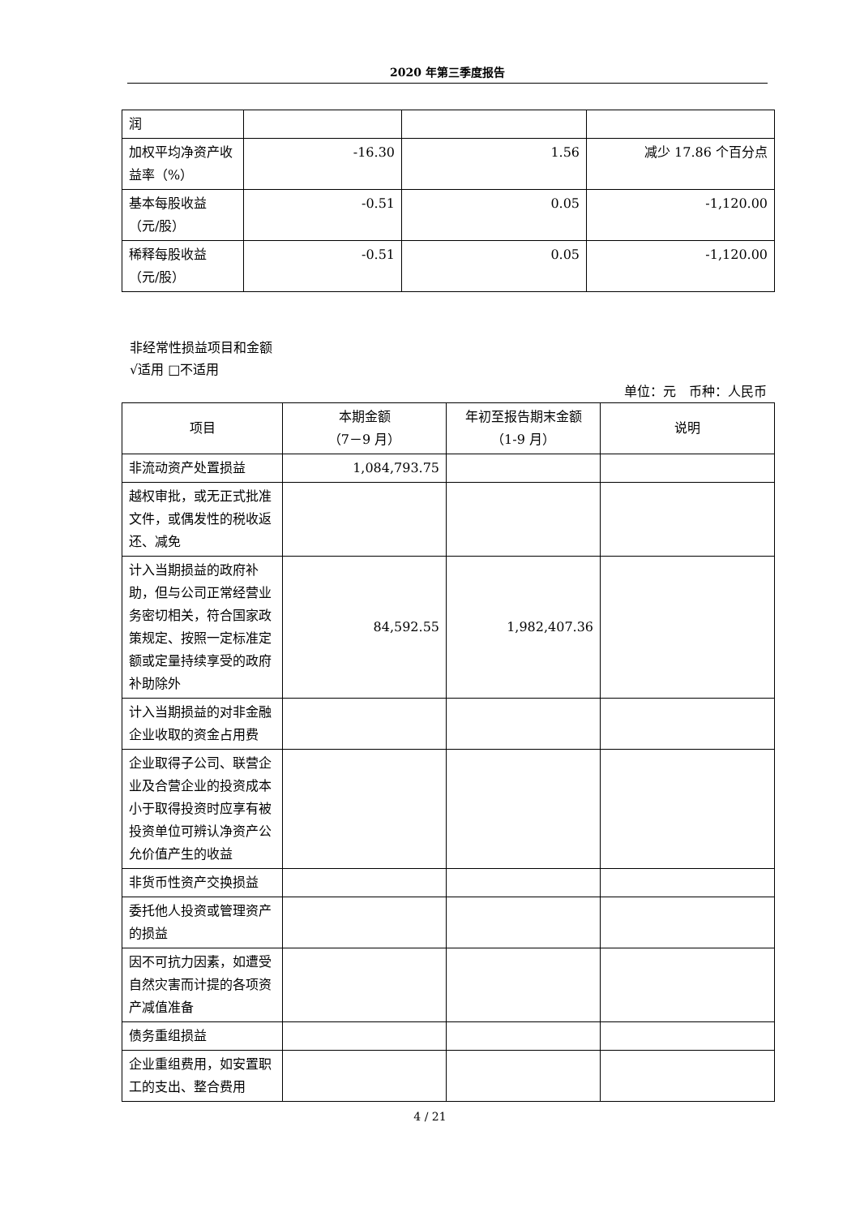2020 年第三季度报告
| 润 | | | |
| 加权平均净资产收益率（%） | -16.30 | 1.56 | 减少 17.86 个百分点 |
| 基本每股收益（元/股） | -0.51 | 0.05 | -1,120.00 |
| 稀释每股收益（元/股） | -0.51 | 0.05 | -1,120.00 |
非经常性损益项目和金额
√适用 □不适用
单位：元　币种：人民币
| 项目 | 本期金额 （7－9 月） | 年初至报告期末金额 （1-9 月） | 说明 |
| --- | --- | --- | --- |
| 非流动资产处置损益 | 1,084,793.75 | | |
| 越权审批，或无正式批准文件，或偶发性的税收返还、减免 | | | |
| 计入当期损益的政府补助，但与公司正常经营业务密切相关，符合国家政策规定、按照一定标准定额或定量持续享受的政府补助除外 | 84,592.55 | 1,982,407.36 | |
| 计入当期损益的对非金融企业收取的资金占用费 | | | |
| 企业取得子公司、联营企业及合营企业的投资成本小于取得投资时应享有被投资单位可辨认净资产公允价值产生的收益 | | | |
| 非货币性资产交换损益 | | | |
| 委托他人投资或管理资产的损益 | | | |
| 因不可抗力因素，如遭受自然灾害而计提的各项资产减值准备 | | | |
| 债务重组损益 | | | |
| 企业重组费用，如安置职工的支出、整合费用 | | | |
4 / 21